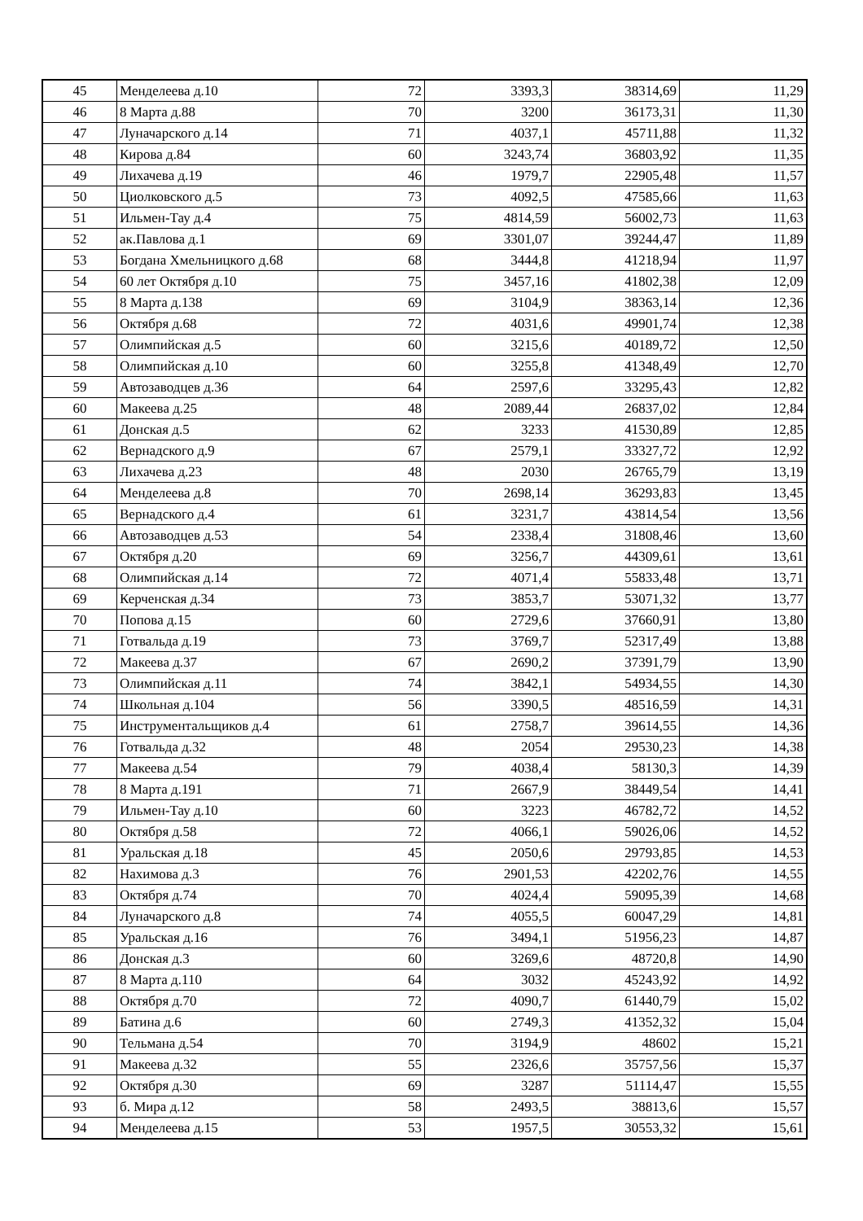| 45 | Менделеева д.10 | 72 | 3393,3 | 38314,69 | 11,29 |
| 46 | 8 Марта д.88 | 70 | 3200 | 36173,31 | 11,30 |
| 47 | Луначарского д.14 | 71 | 4037,1 | 45711,88 | 11,32 |
| 48 | Кирова д.84 | 60 | 3243,74 | 36803,92 | 11,35 |
| 49 | Лихачева д.19 | 46 | 1979,7 | 22905,48 | 11,57 |
| 50 | Циолковского д.5 | 73 | 4092,5 | 47585,66 | 11,63 |
| 51 | Ильмен-Тау д.4 | 75 | 4814,59 | 56002,73 | 11,63 |
| 52 | ак.Павлова д.1 | 69 | 3301,07 | 39244,47 | 11,89 |
| 53 | Богдана Хмельницкого д.68 | 68 | 3444,8 | 41218,94 | 11,97 |
| 54 | 60 лет Октября д.10 | 75 | 3457,16 | 41802,38 | 12,09 |
| 55 | 8 Марта д.138 | 69 | 3104,9 | 38363,14 | 12,36 |
| 56 | Октября д.68 | 72 | 4031,6 | 49901,74 | 12,38 |
| 57 | Олимпийская д.5 | 60 | 3215,6 | 40189,72 | 12,50 |
| 58 | Олимпийская д.10 | 60 | 3255,8 | 41348,49 | 12,70 |
| 59 | Автозаводцев д.36 | 64 | 2597,6 | 33295,43 | 12,82 |
| 60 | Макеева д.25 | 48 | 2089,44 | 26837,02 | 12,84 |
| 61 | Донская д.5 | 62 | 3233 | 41530,89 | 12,85 |
| 62 | Вернадского д.9 | 67 | 2579,1 | 33327,72 | 12,92 |
| 63 | Лихачева д.23 | 48 | 2030 | 26765,79 | 13,19 |
| 64 | Менделеева д.8 | 70 | 2698,14 | 36293,83 | 13,45 |
| 65 | Вернадского д.4 | 61 | 3231,7 | 43814,54 | 13,56 |
| 66 | Автозаводцев д.53 | 54 | 2338,4 | 31808,46 | 13,60 |
| 67 | Октября д.20 | 69 | 3256,7 | 44309,61 | 13,61 |
| 68 | Олимпийская д.14 | 72 | 4071,4 | 55833,48 | 13,71 |
| 69 | Керченская д.34 | 73 | 3853,7 | 53071,32 | 13,77 |
| 70 | Попова д.15 | 60 | 2729,6 | 37660,91 | 13,80 |
| 71 | Готвальда д.19 | 73 | 3769,7 | 52317,49 | 13,88 |
| 72 | Макеева д.37 | 67 | 2690,2 | 37391,79 | 13,90 |
| 73 | Олимпийская д.11 | 74 | 3842,1 | 54934,55 | 14,30 |
| 74 | Школьная д.104 | 56 | 3390,5 | 48516,59 | 14,31 |
| 75 | Инструментальщиков д.4 | 61 | 2758,7 | 39614,55 | 14,36 |
| 76 | Готвальда д.32 | 48 | 2054 | 29530,23 | 14,38 |
| 77 | Макеева д.54 | 79 | 4038,4 | 58130,3 | 14,39 |
| 78 | 8 Марта д.191 | 71 | 2667,9 | 38449,54 | 14,41 |
| 79 | Ильмен-Тау д.10 | 60 | 3223 | 46782,72 | 14,52 |
| 80 | Октября д.58 | 72 | 4066,1 | 59026,06 | 14,52 |
| 81 | Уральская д.18 | 45 | 2050,6 | 29793,85 | 14,53 |
| 82 | Нахимова д.3 | 76 | 2901,53 | 42202,76 | 14,55 |
| 83 | Октября д.74 | 70 | 4024,4 | 59095,39 | 14,68 |
| 84 | Луначарского д.8 | 74 | 4055,5 | 60047,29 | 14,81 |
| 85 | Уральская д.16 | 76 | 3494,1 | 51956,23 | 14,87 |
| 86 | Донская д.3 | 60 | 3269,6 | 48720,8 | 14,90 |
| 87 | 8 Марта д.110 | 64 | 3032 | 45243,92 | 14,92 |
| 88 | Октября д.70 | 72 | 4090,7 | 61440,79 | 15,02 |
| 89 | Батина д.6 | 60 | 2749,3 | 41352,32 | 15,04 |
| 90 | Тельмана д.54 | 70 | 3194,9 | 48602 | 15,21 |
| 91 | Макеева д.32 | 55 | 2326,6 | 35757,56 | 15,37 |
| 92 | Октября д.30 | 69 | 3287 | 51114,47 | 15,55 |
| 93 | б. Мира д.12 | 58 | 2493,5 | 38813,6 | 15,57 |
| 94 | Менделеева д.15 | 53 | 1957,5 | 30553,32 | 15,61 |